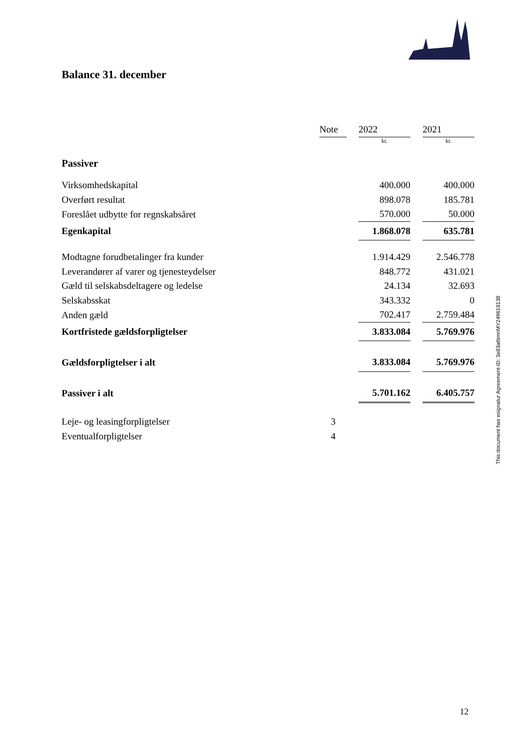Balance 31. december
| | Note | | 2022 | | 2021 |
| | | | kr. | | kr. |
| Passiver | | | | | |
| Virksomhedskapital | | | 400.000 | | 400.000 |
| Overført resultat | | | 898.078 | | 185.781 |
| Foreslået udbytte for regnskabsåret | | | 570.000 | | 50.000 |
| Egenkapital | | | 1.868.078 | | 635.781 |
| Modtagne forudbetalinger fra kunder | | | 1.914.429 | | 2.546.778 |
| Leverandører af varer og tjenesteydelser | | | 848.772 | | 431.021 |
| Gæld til selskabsdeltagere og ledelse | | | 24.134 | | 32.693 |
| Selskabsskat | | | 343.332 | | 0 |
| Anden gæld | | | 702.417 | | 2.759.484 |
| Kortfristede gældsforpligtelser | | | 3.833.084 | | 5.769.976 |
| Gældsforpligtelser i alt | | | 3.833.084 | | 5.769.976 |
| Passiver i alt | | | 5.701.162 | | 6.405.757 |
| Leje- og leasingforpligtelser | 3 | | | | |
| Eventualforpligtelser | 4 | | | | |
This document has esignatur Agreement-ID: 3e83a6tmnMY249618138
12